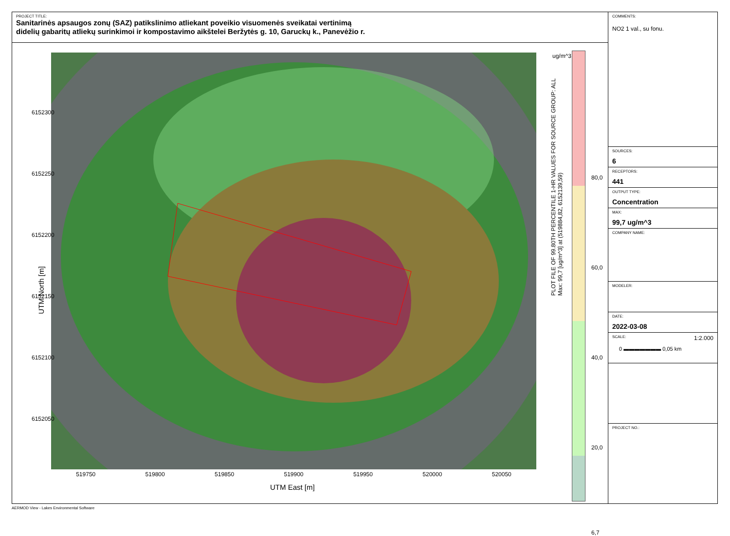PROJECT TITLE:
Sanitarinės apsaugos zonų (SAZ) patikslinimo atliekant poveikio visuomenės sveikatai vertinimą
didelių gabaritų atliekų surinkimoi ir kompostavimo aikštelei Beržytės g. 10, Garuckų k., Panevėžio r.
519750 519800 519850 519900 519950 520000 520050
UTM East [m]
6152300
6152250
6152200
6152150
6152100
6152050
UTM North [m]
PLOT FILE OF 99.80TH PERCENTILE 1-HR VALUES FOR SOURCE GROUP: ALL
Max: 99,7 [ug/m^3] at (519884,82, 6152139,59)
ug/m^3
80,0
60,0
40,0
20,0
6,7
COMMENTS:
NO2 1 val., su fonu.
SOURCES:
6
RECEPTORS:
441
OUTPUT TYPE:
Concentration
MAX:
99,7 ug/m^3
COMPANY NAME:
MODELER:
DATE:
2022-03-08
SCALE: 1:2.000
0 ▬▬▬▬▬▬▬ 0,05 km
PROJECT NO.:
AERMOD View - Lakes Environmental Software